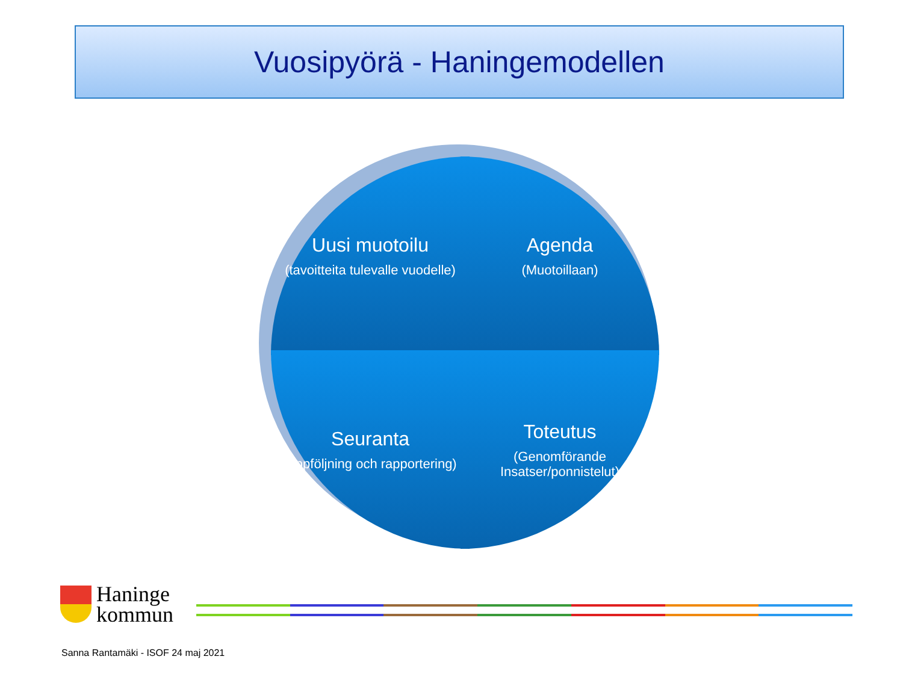Vuosipyörä - Haningemodellen
Uusi muotoilu
(tavoitteita tulevalle vuodelle)
Agenda
(Muotoillaan)
Seuranta
(uppföljning och rapportering)
Toteutus
(Genomförande Insatser/ponnistelut)
Haninge
kommun
Sanna Rantamäki - ISOF 24 maj 2021